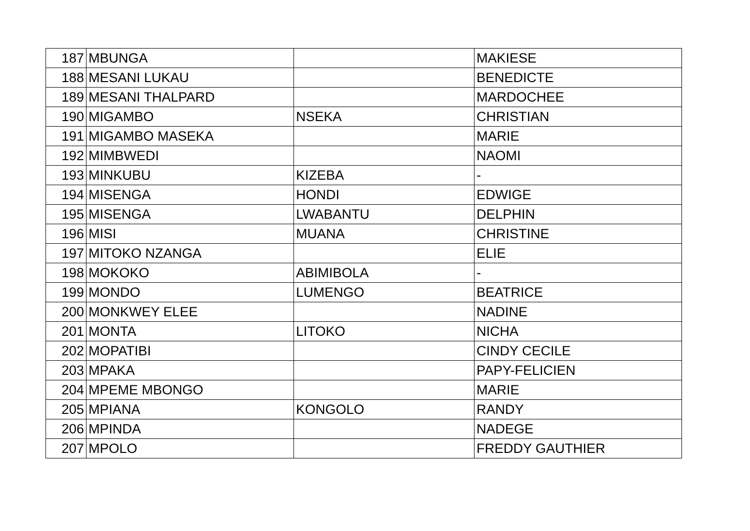| 187 | MBUNGA | | MAKIESE |
| 188 | MESANI LUKAU | | BENEDICTE |
| 189 | MESANI THALPARD | | MARDOCHEE |
| 190 | MIGAMBO | NSEKA | CHRISTIAN |
| 191 | MIGAMBO MASEKA | | MARIE |
| 192 | MIMBWEDI | | NAOMI |
| 193 | MINKUBU | KIZEBA | - |
| 194 | MISENGA | HONDI | EDWIGE |
| 195 | MISENGA | LWABANTU | DELPHIN |
| 196 | MISI | MUANA | CHRISTINE |
| 197 | MITOKO NZANGA | | ELIE |
| 198 | MOKOKO | ABIMIBOLA | - |
| 199 | MONDO | LUMENGO | BEATRICE |
| 200 | MONKWEY ELEE | | NADINE |
| 201 | MONTA | LITOKO | NICHA |
| 202 | MOPATIBI | | CINDY CECILE |
| 203 | MPAKA | | PAPY-FELICIEN |
| 204 | MPEME MBONGO | | MARIE |
| 205 | MPIANA | KONGOLO | RANDY |
| 206 | MPINDA | | NADEGE |
| 207 | MPOLO | | FREDDY GAUTHIER |